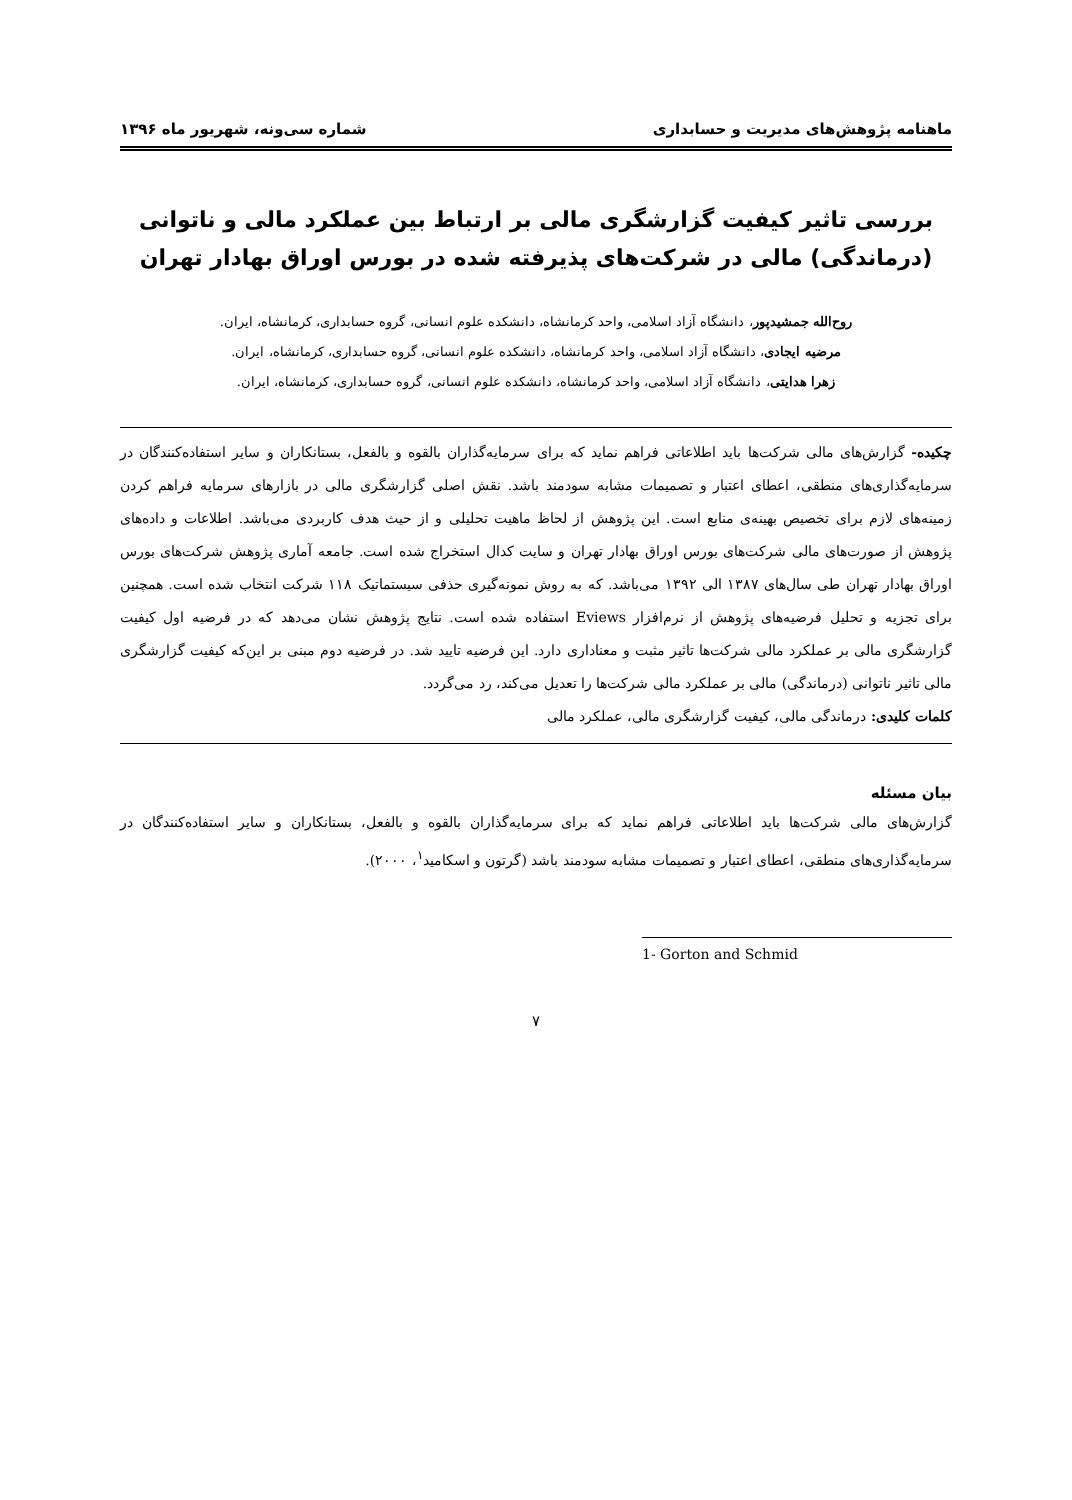ماهنامه پژوهش‌های مدیریت و حسابداری شماره سی‌ونه، شهریور ماه ۱۳۹۶
بررسی تاثیر کیفیت گزارشگری مالی بر ارتباط بین عملکرد مالی و ناتوانی
(درماندگی) مالی در شرکت‌های پذیرفته شده در بورس اوراق بهادار تهران
روح‌الله جمشیدپور، دانشگاه آزاد اسلامی، واحد کرمانشاه، دانشکده علوم انسانی، گروه حسابداری، کرمانشاه، ایران.
مرضیه ایجادی، دانشگاه آزاد اسلامی، واحد کرمانشاه، دانشکده علوم انسانی، گروه حسابداری، کرمانشاه، ایران.
زهرا هدایتی، دانشگاه آزاد اسلامی، واحد کرمانشاه، دانشکده علوم انسانی، گروه حسابداری، کرمانشاه، ایران.
چکیده- گزارش‌های مالی شرکت‌ها باید اطلاعاتی فراهم نماید که برای سرمایه‌گذاران بالقوه و بالفعل، بستانکاران و سایر استفاده‌کنندگان در سرمایه‌گذاری‌های منطقی، اعطای اعتبار و تصمیمات مشابه سودمند باشد. نقش اصلی گزارشگری مالی در بازارهای سرمایه فراهم کردن زمینه‌های لازم برای تخصیص بهینه‌ی منابع است. این پژوهش از لحاظ ماهیت تحلیلی و از حیث هدف کاربردی می‌باشد. اطلاعات و داده‌های پژوهش از صورت‌های مالی شرکت‌های بورس اوراق بهادار تهران و سایت کدال استخراج شده است. جامعه آماری پژوهش شرکت‌های بورس اوراق بهادار تهران طی سال‌های ۱۳۸۷ الی ۱۳۹۲ می‌باشد. که به روش نمونه‌گیری حذفی سیستماتیک ۱۱۸ شرکت انتخاب شده است. همچنین برای تجزیه و تحلیل فرضیه‌های پژوهش از نرم‌افزار Eviews استفاده شده است. نتایج پژوهش نشان می‌دهد که در فرضیه اول کیفیت گزارشگری مالی بر عملکرد مالی شرکت‌ها تاثیر مثبت و معناداری دارد. این فرضیه تایید شد. در فرضیه دوم مبنی بر این‌که کیفیت گزارشگری مالی تاثیر ناتوانی (درماندگی) مالی بر عملکرد مالی شرکت‌ها را تعدیل می‌کند، رد می‌گردد.
کلمات کلیدی: درماندگی مالی، کیفیت گزارشگری مالی، عملکرد مالی
بیان مسئله
گزارش‌های مالی شرکت‌ها باید اطلاعاتی فراهم نماید که برای سرمایه‌گذاران بالقوه و بالفعل، بستانکاران و سایر استفاده‌کنندگان در سرمایه‌گذاری‌های منطقی، اعطای اعتبار و تصمیمات مشابه سودمند باشد (گرتون و اسکامید<sup>۱</sup>، ۲۰۰۰).
1- Gorton and Schmid
۷